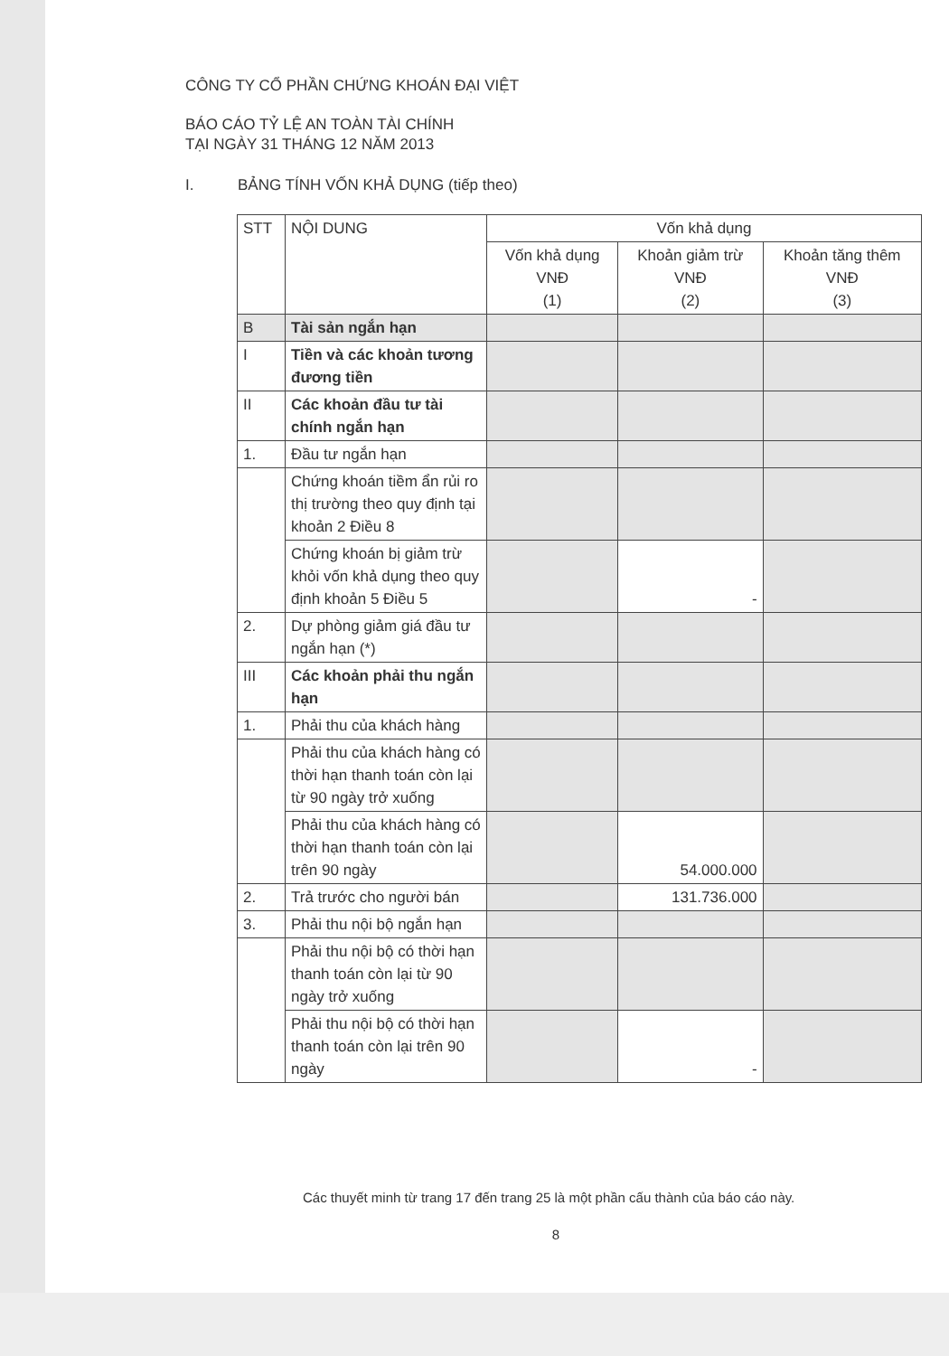CÔNG TY CỔ PHẦN CHỨNG KHOÁN ĐẠI VIỆT
BÁO CÁO TỶ LỆ AN TOÀN TÀI CHÍNH
TẠI NGÀY 31 THÁNG 12 NĂM 2013
I. BẢNG TÍNH VỐN KHẢ DỤNG (tiếp theo)
| STT | NỘI DUNG | Vốn khả dụng | | |
| --- | --- | --- | --- | --- |
| | | Vốn khả dụng VNĐ (1) | Khoản giảm trừ VNĐ (2) | Khoản tăng thêm VNĐ (3) |
| B | Tài sản ngắn hạn | | | |
| I | Tiền và các khoản tương đương tiền | | | |
| II | Các khoản đầu tư tài chính ngắn hạn | | | |
| 1. | Đầu tư ngắn hạn | | | |
| | Chứng khoán tiềm ẩn rủi ro thị trường theo quy định tại khoản 2 Điều 8 | | | |
| | Chứng khoán bị giảm trừ khỏi vốn khả dụng theo quy định khoản 5 Điều 5 | | - | |
| 2. | Dự phòng giảm giá đầu tư ngắn hạn (*) | | | |
| III | Các khoản phải thu ngắn hạn | | | |
| 1. | Phải thu của khách hàng | | | |
| | Phải thu của khách hàng có thời hạn thanh toán còn lại từ 90 ngày trở xuống | | | |
| | Phải thu của khách hàng có thời hạn thanh toán còn lại trên 90 ngày | | 54.000.000 | |
| 2. | Trả trước cho người bán | | 131.736.000 | |
| 3. | Phải thu nội bộ ngắn hạn | | | |
| | Phải thu nội bộ có thời hạn thanh toán còn lại từ 90 ngày trở xuống | | | |
| | Phải thu nội bộ có thời hạn thanh toán còn lại trên 90 ngày | | - | |
Các thuyết minh từ trang 17 đến trang 25 là một phần cấu thành của báo cáo này.
8